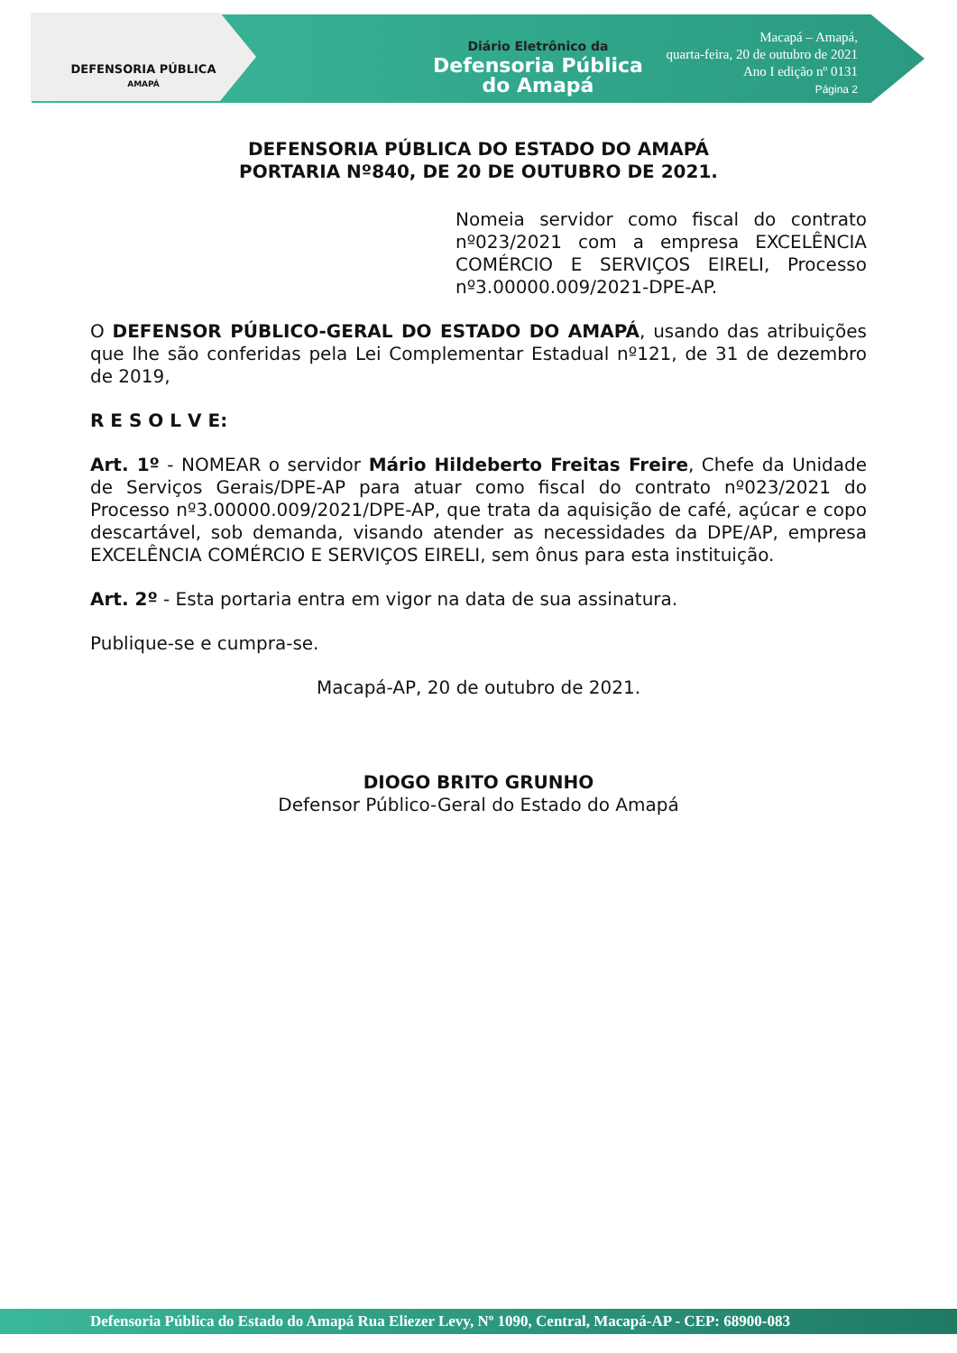DEFENSORIA PÚBLICA
AMAPÁ
Diário Eletrônico da
Defensoria Pública
do Amapá
Macapá – Amapá,
quarta-feira, 20 de outubro de 2021
Ano I edição nº 0131
Página 2
DEFENSORIA PÚBLICA DO ESTADO DO AMAPÁ
PORTARIA Nº840, DE 20 DE OUTUBRO DE 2021.
Nomeia servidor como fiscal do contrato nº023/2021 com a empresa EXCELÊNCIA COMÉRCIO E SERVIÇOS EIRELI, Processo nº3.00000.009/2021-DPE-AP.
O DEFENSOR PÚBLICO-GERAL DO ESTADO DO AMAPÁ, usando das atribuições que lhe são conferidas pela Lei Complementar Estadual nº121, de 31 de dezembro de 2019,
R E S O L V E:
Art. 1º - NOMEAR o servidor Mário Hildeberto Freitas Freire, Chefe da Unidade de Serviços Gerais/DPE-AP para atuar como fiscal do contrato nº023/2021 do Processo nº3.00000.009/2021/DPE-AP, que trata da aquisição de café, açúcar e copo descartável, sob demanda, visando atender as necessidades da DPE/AP, empresa EXCELÊNCIA COMÉRCIO E SERVIÇOS EIRELI, sem ônus para esta instituição.
Art. 2º - Esta portaria entra em vigor na data de sua assinatura.
Publique-se e cumpra-se.
Macapá-AP, 20 de outubro de 2021.
DIOGO BRITO GRUNHO
Defensor Público-Geral do Estado do Amapá
Defensoria Pública do Estado do Amapá Rua Eliezer Levy, Nº 1090, Central, Macapá-AP - CEP: 68900-083